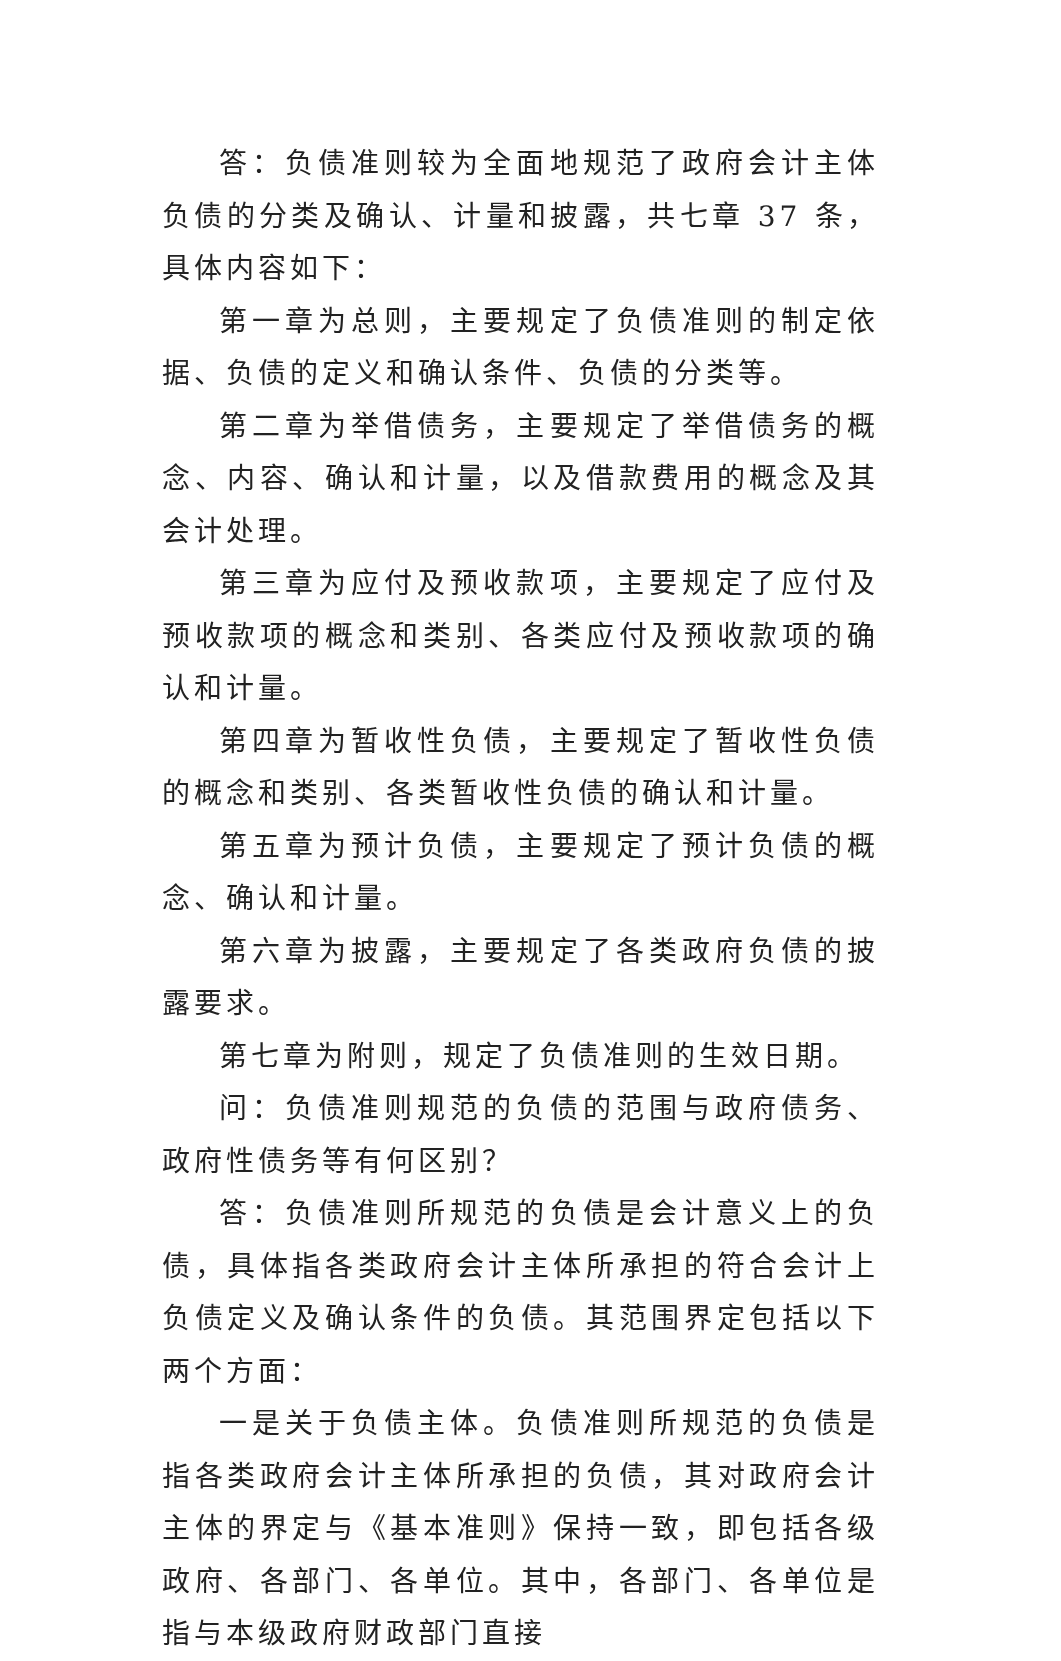答：负债准则较为全面地规范了政府会计主体负债的分类及确认、计量和披露，共七章 37 条，具体内容如下：
第一章为总则，主要规定了负债准则的制定依据、负债的定义和确认条件、负债的分类等。
第二章为举借债务，主要规定了举借债务的概念、内容、确认和计量，以及借款费用的概念及其会计处理。
第三章为应付及预收款项，主要规定了应付及预收款项的概念和类别、各类应付及预收款项的确认和计量。
第四章为暂收性负债，主要规定了暂收性负债的概念和类别、各类暂收性负债的确认和计量。
第五章为预计负债，主要规定了预计负债的概念、确认和计量。
第六章为披露，主要规定了各类政府负债的披露要求。
第七章为附则，规定了负债准则的生效日期。
问：负债准则规范的负债的范围与政府债务、政府性债务等有何区别？
答：负债准则所规范的负债是会计意义上的负债，具体指各类政府会计主体所承担的符合会计上负债定义及确认条件的负债。其范围界定包括以下两个方面：
一是关于负债主体。负债准则所规范的负债是指各类政府会计主体所承担的负债，其对政府会计主体的界定与《基本准则》保持一致，即包括各级政府、各部门、各单位。其中，各部门、各单位是指与本级政府财政部门直接